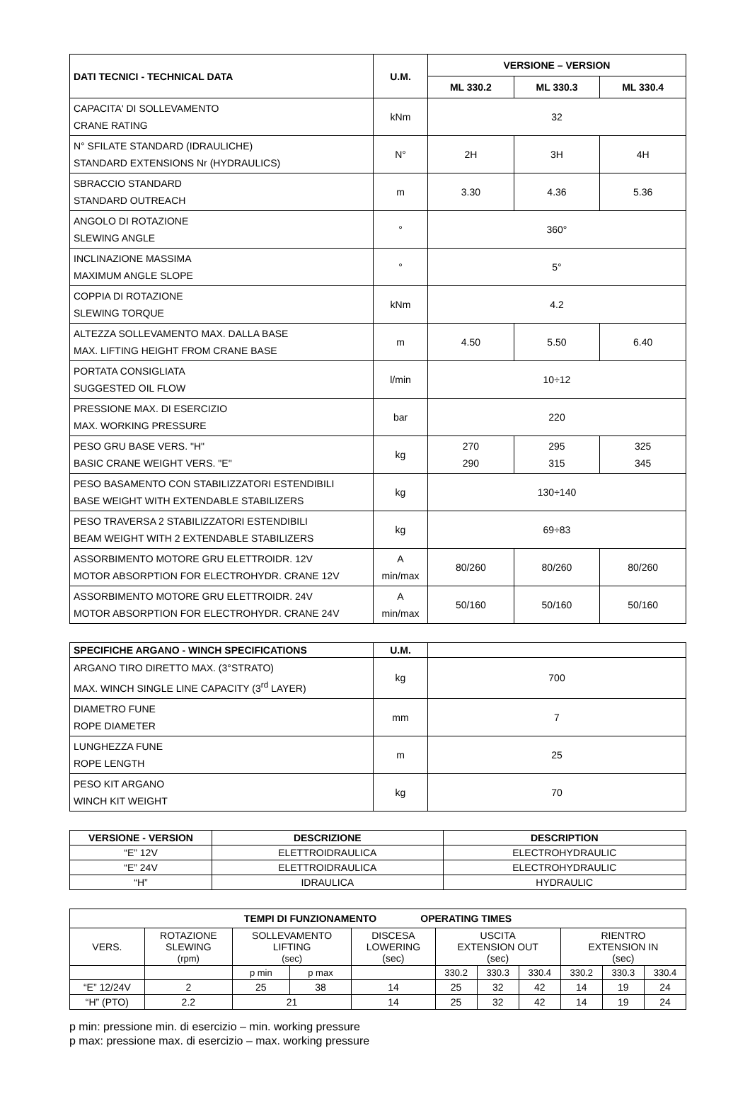| DATI TECNICI - TECHNICAL DATA | U.M. | VERSIONE – VERSION | | |
| --- | --- | --- | --- | --- |
| | | ML 330.2 | ML 330.3 | ML 330.4 |
| CAPACITA' DI SOLLEVAMENTO CRANE RATING | kNm | 32 | | |
| N° SFILATE STANDARD (IDRAULICHE) STANDARD EXTENSIONS Nr (HYDRAULICS) | N° | 2H | 3H | 4H |
| SBRACCIO STANDARD STANDARD OUTREACH | m | 3.30 | 4.36 | 5.36 |
| ANGOLO DI ROTAZIONE SLEWING ANGLE | ° | 360° | | |
| INCLINAZIONE MASSIMA MAXIMUM ANGLE SLOPE | ° | 5° | | |
| COPPIA DI ROTAZIONE SLEWING TORQUE | kNm | 4.2 | | |
| ALTEZZA SOLLEVAMENTO MAX. DALLA BASE MAX. LIFTING HEIGHT FROM CRANE BASE | m | 4.50 | 5.50 | 6.40 |
| PORTATA CONSIGLIATA SUGGESTED OIL FLOW | l/min | 10÷12 | | |
| PRESSIONE MAX. DI ESERCIZIO MAX. WORKING PRESSURE | bar | 220 | | |
| PESO GRU BASE VERS. "H" BASIC CRANE WEIGHT VERS. "E" | kg | 270 290 | 295 315 | 325 345 |
| PESO BASAMENTO CON STABILIZZATORI ESTENDIBILI BASE WEIGHT WITH EXTENDABLE STABILIZERS | kg | 130÷140 | | |
| PESO TRAVERSA 2 STABILIZZATORI ESTENDIBILI BEAM WEIGHT WITH 2 EXTENDABLE STABILIZERS | kg | 69÷83 | | |
| ASSORBIMENTO MOTORE GRU ELETTROIDR. 12V MOTOR ABSORPTION FOR ELECTROHYDR. CRANE 12V | A min/max | 80/260 | 80/260 | 80/260 |
| ASSORBIMENTO MOTORE GRU ELETTROIDR. 24V MOTOR ABSORPTION FOR ELECTROHYDR. CRANE 24V | A min/max | 50/160 | 50/160 | 50/160 |
| SPECIFICHE ARGANO - WINCH SPECIFICATIONS | U.M. | |
| ARGANO TIRO DIRETTO MAX. (3°STRATO) MAX. WINCH SINGLE LINE CAPACITY (3<sup>rd</sup> LAYER) | kg | 700 |
| DIAMETRO FUNE ROPE DIAMETER | mm | 7 |
| LUNGHEZZA FUNE ROPE LENGTH | m | 25 |
| PESO KIT ARGANO WINCH KIT WEIGHT | kg | 70 |
| VERSIONE - VERSION | DESCRIZIONE | DESCRIPTION |
| --- | --- | --- |
| “E” 12V | ELETTROIDRAULICA | ELECTROHYDRAULIC |
| “E” 24V | ELETTROIDRAULICA | ELECTROHYDRAULIC |
| “H” | IDRAULICA | HYDRAULIC |
| TEMPI DI FUNZIONAMENTO OPERATING TIMES | | | | | | | | | | |
| --- | --- | --- | --- | --- | --- | --- | --- | --- | --- | --- |
| VERS. | ROTAZIONE SLEWING (rpm) | SOLLEVAMENTO LIFTING (sec) | | DISCESA LOWERING (sec) | USCITA EXTENSION OUT (sec) | | | RIENTRO EXTENSION IN (sec) | | |
| | | p min | p max | | 330.2 | 330.3 | 330.4 | 330.2 | 330.3 | 330.4 |
| “E” 12/24V | 2 | 25 | 38 | 14 | 25 | 32 | 42 | 14 | 19 | 24 |
| “H” (PTO) | 2.2 | 21 | | 14 | 25 | 32 | 42 | 14 | 19 | 24 |
p min: pressione min. di esercizio – min. working pressure
p max: pressione max. di esercizio – max. working pressure